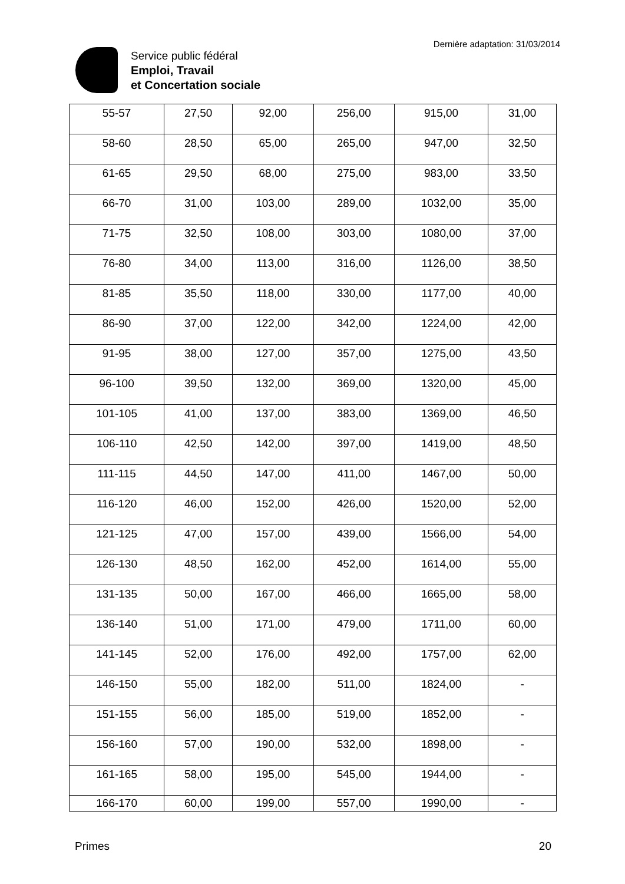Service public fédéral
Emploi, Travail
et Concertation sociale
Dernière adaptation: 31/03/2014
| 55-57 | 27,50 | 92,00 | 256,00 | 915,00 | 31,00 |
| 58-60 | 28,50 | 65,00 | 265,00 | 947,00 | 32,50 |
| 61-65 | 29,50 | 68,00 | 275,00 | 983,00 | 33,50 |
| 66-70 | 31,00 | 103,00 | 289,00 | 1032,00 | 35,00 |
| 71-75 | 32,50 | 108,00 | 303,00 | 1080,00 | 37,00 |
| 76-80 | 34,00 | 113,00 | 316,00 | 1126,00 | 38,50 |
| 81-85 | 35,50 | 118,00 | 330,00 | 1177,00 | 40,00 |
| 86-90 | 37,00 | 122,00 | 342,00 | 1224,00 | 42,00 |
| 91-95 | 38,00 | 127,00 | 357,00 | 1275,00 | 43,50 |
| 96-100 | 39,50 | 132,00 | 369,00 | 1320,00 | 45,00 |
| 101-105 | 41,00 | 137,00 | 383,00 | 1369,00 | 46,50 |
| 106-110 | 42,50 | 142,00 | 397,00 | 1419,00 | 48,50 |
| 111-115 | 44,50 | 147,00 | 411,00 | 1467,00 | 50,00 |
| 116-120 | 46,00 | 152,00 | 426,00 | 1520,00 | 52,00 |
| 121-125 | 47,00 | 157,00 | 439,00 | 1566,00 | 54,00 |
| 126-130 | 48,50 | 162,00 | 452,00 | 1614,00 | 55,00 |
| 131-135 | 50,00 | 167,00 | 466,00 | 1665,00 | 58,00 |
| 136-140 | 51,00 | 171,00 | 479,00 | 1711,00 | 60,00 |
| 141-145 | 52,00 | 176,00 | 492,00 | 1757,00 | 62,00 |
| 146-150 | 55,00 | 182,00 | 511,00 | 1824,00 | - |
| 151-155 | 56,00 | 185,00 | 519,00 | 1852,00 | - |
| 156-160 | 57,00 | 190,00 | 532,00 | 1898,00 | - |
| 161-165 | 58,00 | 195,00 | 545,00 | 1944,00 | - |
| 166-170 | 60,00 | 199,00 | 557,00 | 1990,00 | - |
Primes 20